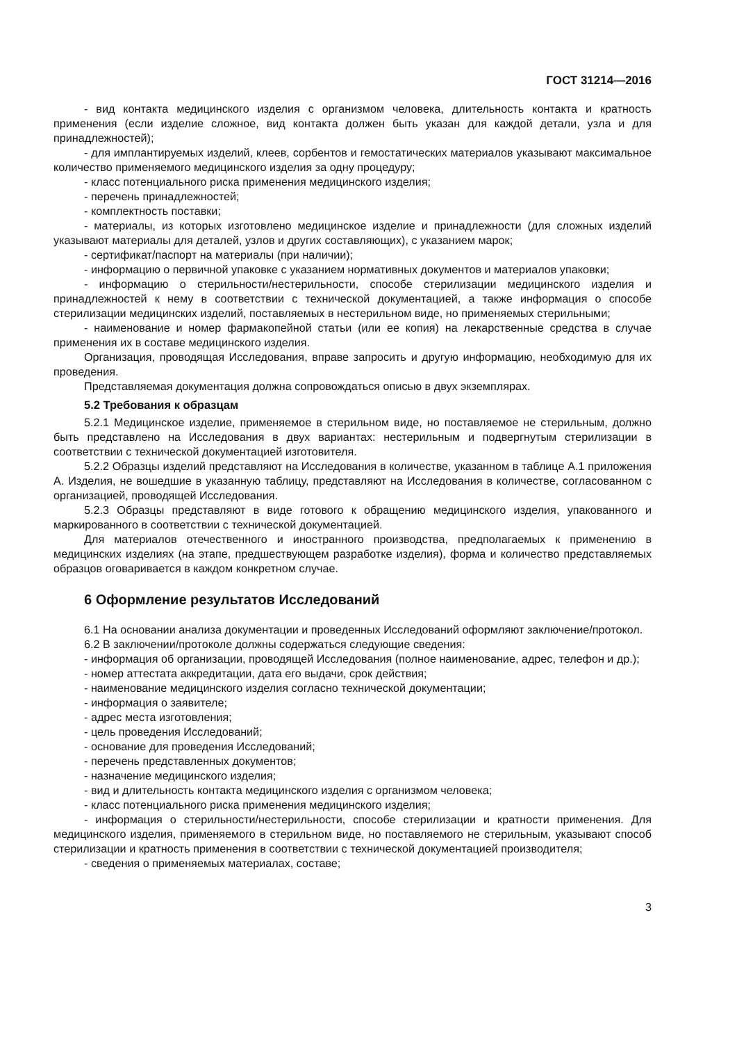ГОСТ 31214—2016
- вид контакта медицинского изделия с организмом человека, длительность контакта и кратность применения (если изделие сложное, вид контакта должен быть указан для каждой детали, узла и для принадлежностей);
- для имплантируемых изделий, клеев, сорбентов и гемостатических материалов указывают максимальное количество применяемого медицинского изделия за одну процедуру;
- класс потенциального риска применения медицинского изделия;
- перечень принадлежностей;
- комплектность поставки;
- материалы, из которых изготовлено медицинское изделие и принадлежности (для сложных изделий указывают материалы для деталей, узлов и других составляющих), с указанием марок;
- сертификат/паспорт на материалы (при наличии);
- информацию о первичной упаковке с указанием нормативных документов и материалов упаковки;
- информацию о стерильности/нестерильности, способе стерилизации медицинского изделия и принадлежностей к нему в соответствии с технической документацией, а также информация о способе стерилизации медицинских изделий, поставляемых в нестерильном виде, но применяемых стерильными;
- наименование и номер фармакопейной статьи (или ее копия) на лекарственные средства в случае применения их в составе медицинского изделия.
Организация, проводящая Исследования, вправе запросить и другую информацию, необходимую для их проведения.
Представляемая документация должна сопровождаться описью в двух экземплярах.
5.2 Требования к образцам
5.2.1 Медицинское изделие, применяемое в стерильном виде, но поставляемое не стерильным, должно быть представлено на Исследования в двух вариантах: нестерильным и подвергнутым стерилизации в соответствии с технической документацией изготовителя.
5.2.2 Образцы изделий представляют на Исследования в количестве, указанном в таблице А.1 приложения А. Изделия, не вошедшие в указанную таблицу, представляют на Исследования в количестве, согласованном с организацией, проводящей Исследования.
5.2.3 Образцы представляют в виде готового к обращению медицинского изделия, упакованного и маркированного в соответствии с технической документацией.
Для материалов отечественного и иностранного производства, предполагаемых к применению в медицинских изделиях (на этапе, предшествующем разработке изделия), форма и количество представляемых образцов оговаривается в каждом конкретном случае.
6 Оформление результатов Исследований
6.1 На основании анализа документации и проведенных Исследований оформляют заключение/протокол.
6.2 В заключении/протоколе должны содержаться следующие сведения:
- информация об организации, проводящей Исследования (полное наименование, адрес, телефон и др.);
- номер аттестата аккредитации, дата его выдачи, срок действия;
- наименование медицинского изделия согласно технической документации;
- информация о заявителе;
- адрес места изготовления;
- цель проведения Исследований;
- основание для проведения Исследований;
- перечень представленных документов;
- назначение медицинского изделия;
- вид и длительность контакта медицинского изделия с организмом человека;
- класс потенциального риска применения медицинского изделия;
- информация о стерильности/нестерильности, способе стерилизации и кратности применения. Для медицинского изделия, применяемого в стерильном виде, но поставляемого не стерильным, указывают способ стерилизации и кратность применения в соответствии с технической документацией производителя;
- сведения о применяемых материалах, составе;
3